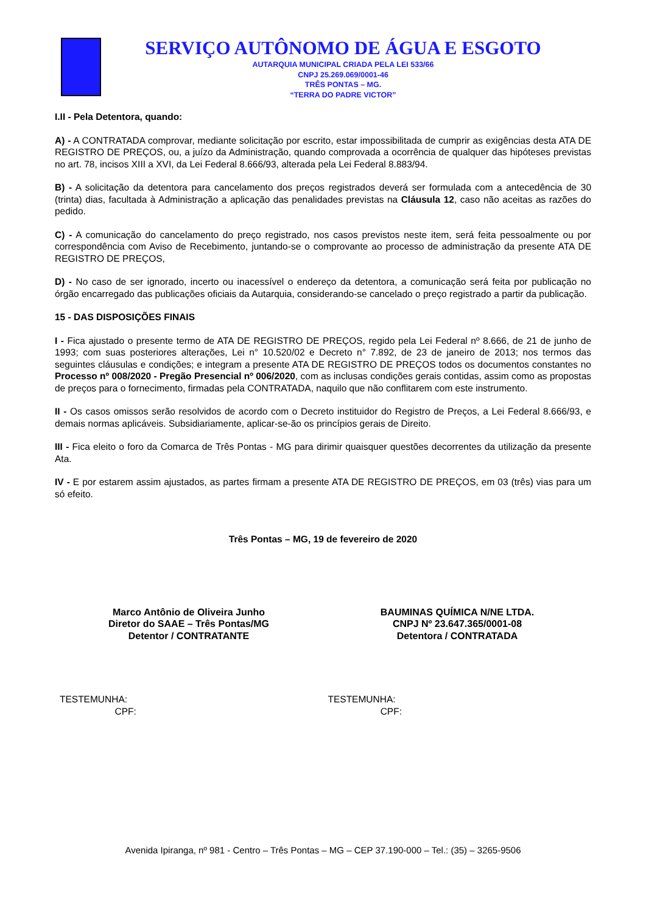SERVIÇO AUTÔNOMO DE ÁGUA E ESGOTO
AUTARQUIA MUNICIPAL CRIADA PELA LEI 533/66
CNPJ 25.269.069/0001-46
TRÊS PONTAS – MG.
“TERRA DO PADRE VICTOR”
I.II - Pela Detentora, quando:
A) - A CONTRATADA comprovar, mediante solicitação por escrito, estar impossibilitada de cumprir as exigências desta ATA DE REGISTRO DE PREÇOS, ou, a juízo da Administração, quando comprovada a ocorrência de qualquer das hipóteses previstas no art. 78, incisos XIII a XVI, da Lei Federal 8.666/93, alterada pela Lei Federal 8.883/94.
B) - A solicitação da detentora para cancelamento dos preços registrados deverá ser formulada com a antecedência de 30 (trinta) dias, facultada à Administração a aplicação das penalidades previstas na Cláusula 12, caso não aceitas as razões do pedido.
C) - A comunicação do cancelamento do preço registrado, nos casos previstos neste item, será feita pessoalmente ou por correspondência com Aviso de Recebimento, juntando-se o comprovante ao processo de administração da presente ATA DE REGISTRO DE PREÇOS,
D) - No caso de ser ignorado, incerto ou inacessível o endereço da detentora, a comunicação será feita por publicação no órgão encarregado das publicações oficiais da Autarquia, considerando-se cancelado o preço registrado a partir da publicação.
15 - DAS DISPOSIÇÕES FINAIS
I - Fica ajustado o presente termo de ATA DE REGISTRO DE PREÇOS, regido pela Lei Federal nº 8.666, de 21 de junho de 1993; com suas posteriores alterações, Lei n° 10.520/02 e Decreto n° 7.892, de 23 de janeiro de 2013; nos termos das seguintes cláusulas e condições; e integram a presente ATA DE REGISTRO DE PREÇOS todos os documentos constantes no Processo nº 008/2020 - Pregão Presencial nº 006/2020, com as inclusas condições gerais contidas, assim como as propostas de preços para o fornecimento, firmadas pela CONTRATADA, naquilo que não conflitarem com este instrumento.
II - Os casos omissos serão resolvidos de acordo com o Decreto instituidor do Registro de Preços, a Lei Federal 8.666/93, e demais normas aplicáveis. Subsidiariamente, aplicar-se-ão os princípios gerais de Direito.
III - Fica eleito o foro da Comarca de Três Pontas - MG para dirimir quaisquer questões decorrentes da utilização da presente Ata.
IV - E por estarem assim ajustados, as partes firmam a presente ATA DE REGISTRO DE PREÇOS, em 03 (três) vias para um só efeito.
Três Pontas – MG, 19 de fevereiro de 2020
Marco Antônio de Oliveira Junho
Diretor do SAAE – Três Pontas/MG
Detentor / CONTRATANTE
BAUMINAS QUÍMICA N/NE LTDA.
CNPJ Nº 23.647.365/0001-08
Detentora / CONTRATADA
TESTEMUNHA:
CPF:
TESTEMUNHA:
CPF:
Avenida Ipiranga, nº 981 - Centro – Três Pontas – MG – CEP 37.190-000 – Tel.: (35) – 3265-9506